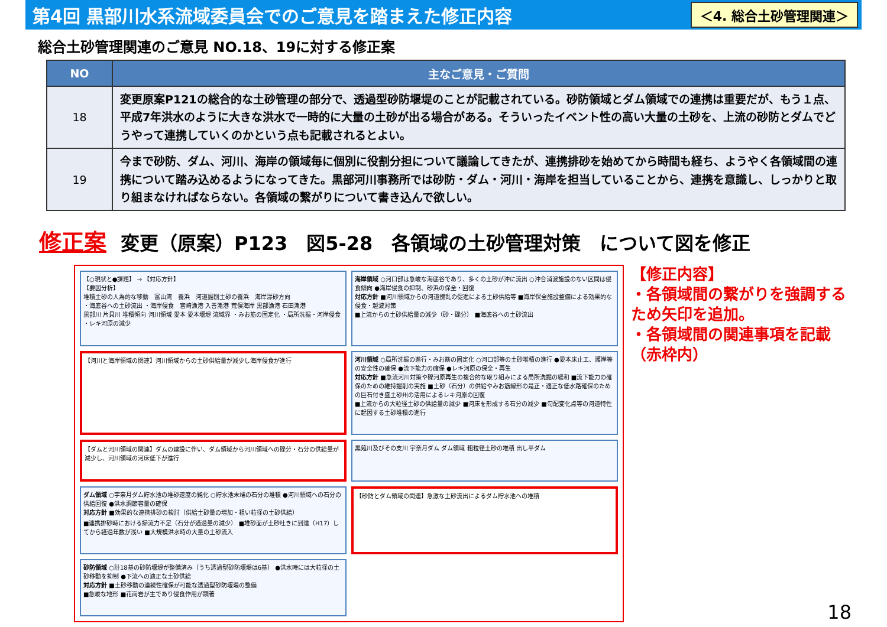第4回 黒部川水系流域委員会でのご意見を踏まえた修正内容
＜4. 総合土砂管理関連＞
総合土砂管理関連のご意見 NO.18、19に対する修正案
| NO | 主なご意見・ご質問 |
| --- | --- |
| 18 | 変更原案P121の総合的な土砂管理の部分で、透過型砂防堰堤のことが記載されている。砂防領域とダム領域での連携は重要だが、もう１点、平成7年洪水のように大きな洪水で一時的に大量の土砂が出る場合がある。そういったイベント性の高い大量の土砂を、上流の砂防とダムでどうやって連携していくのかという点も記載されるとよい。 |
| 19 | 今まで砂防、ダム、河川、海岸の領域毎に個別に役割分担について議論してきたが、連携排砂を始めてから時間も経ち、ようやく各領域間の連携について踏み込めるようになってきた。黒部河川事務所では砂防・ダム・河川・海岸を担当していることから、連携を意識し、しっかりと取り組まなければならない。各領域の繋がりについて書き込んで欲しい。 |
修正案 変更（原案）P123　図5-28　各領域の土砂管理対策　について図を修正
【○現状と●課題】 → 【対応方針】
【要因分析】
堆積土砂の人為的な移動　富山湾　養浜　河道掘削土砂の養浜　海岸漂砂方向
・海底谷への土砂流出 ・海岸侵食　宮崎漁港 入善漁港 荒俣海岸 黒部漁港 石田漁港
黒部川 片貝川 堆積傾向 河川領域 愛本 愛本堰堤 流域界 ・みお筋の固定化 ・局所洗掘・河岸侵食 ・レキ河原の減少
海岸領域 ○河口部は急峻な海底谷であり、多くの土砂が沖に流出 ○沖合消波施設のない区間は侵食傾向 ●海岸侵食の抑制、砂浜の保全・回復
対応方針 ■河川領域からの河道攪乱の促進による土砂供給等 ■海岸保全施設整備による効果的な侵食・越波対策
■上流からの土砂供給量の減少（砂・礫分） ■海底谷への土砂流出
【河川と海岸領域の関連】河川領域からの土砂供給量が減少し海岸侵食が進行
河川領域 ○局所洗掘の進行・みお筋の固定化 ○河口部等の土砂堆積の進行 ●愛本床止工、護岸等の安全性の確保 ●流下能力の確保 ●レキ河原の保全・再生
対応方針 ■急流河川対策や礫河原再生の複合的な取り組みによる局所洗掘の緩和 ■流下能力の確保のための維持掘削の実施 ■土砂（石分）の供給やみお筋線形の是正・適正な低水路確保のための巨石付き盛土砂州の活用によるレキ河原の回復
■上流からの大粒径土砂の供給量の減少 ■河床を形成する石分の減少 ■勾配変化点等の河道特性に起因する土砂堆積の進行
【ダムと河川領域の関連】ダムの建設に伴い、ダム領域から河川領域への礫分・石分の供給量が減少し、河川領域の河床低下が進行
黒薙川及びその支川 宇奈月ダム ダム領域 粗粒径土砂の堆積 出し平ダム
ダム領域 ○宇奈月ダム貯水池の堆砂速度の鈍化 ○貯水池末端の石分の堆積 ●河川領域への石分の供給回復 ●洪水調節容量の確保
対応方針 ■効果的な連携排砂の検討（供給土砂量の増加・粗い粒径の土砂供給）
■連携排砂時における掃流力不足（石分が通過量の減少） ■堆砂面が土砂吐きに到達（H17）してから経過年数が浅い ■大規模洪水時の大量の土砂流入
【砂防とダム領域の関連】急激な土砂流出によるダム貯水池への堆積
砂防領域 ○計18基の砂防堰堤が整備済み（うち透過型砂防堰堤は6基） ●洪水時には大粒径の土砂移動を抑制 ●下流への適正な土砂供給
対応方針 ■土砂移動の連続性確保が可能な透過型砂防堰堤の整備
■急峻な地形 ■花崗岩が主であり侵食作用が顕著
【修正内容】
・各領域間の繋がりを強調するため矢印を追加。
・各領域間の関連事項を記載（赤枠内）
18